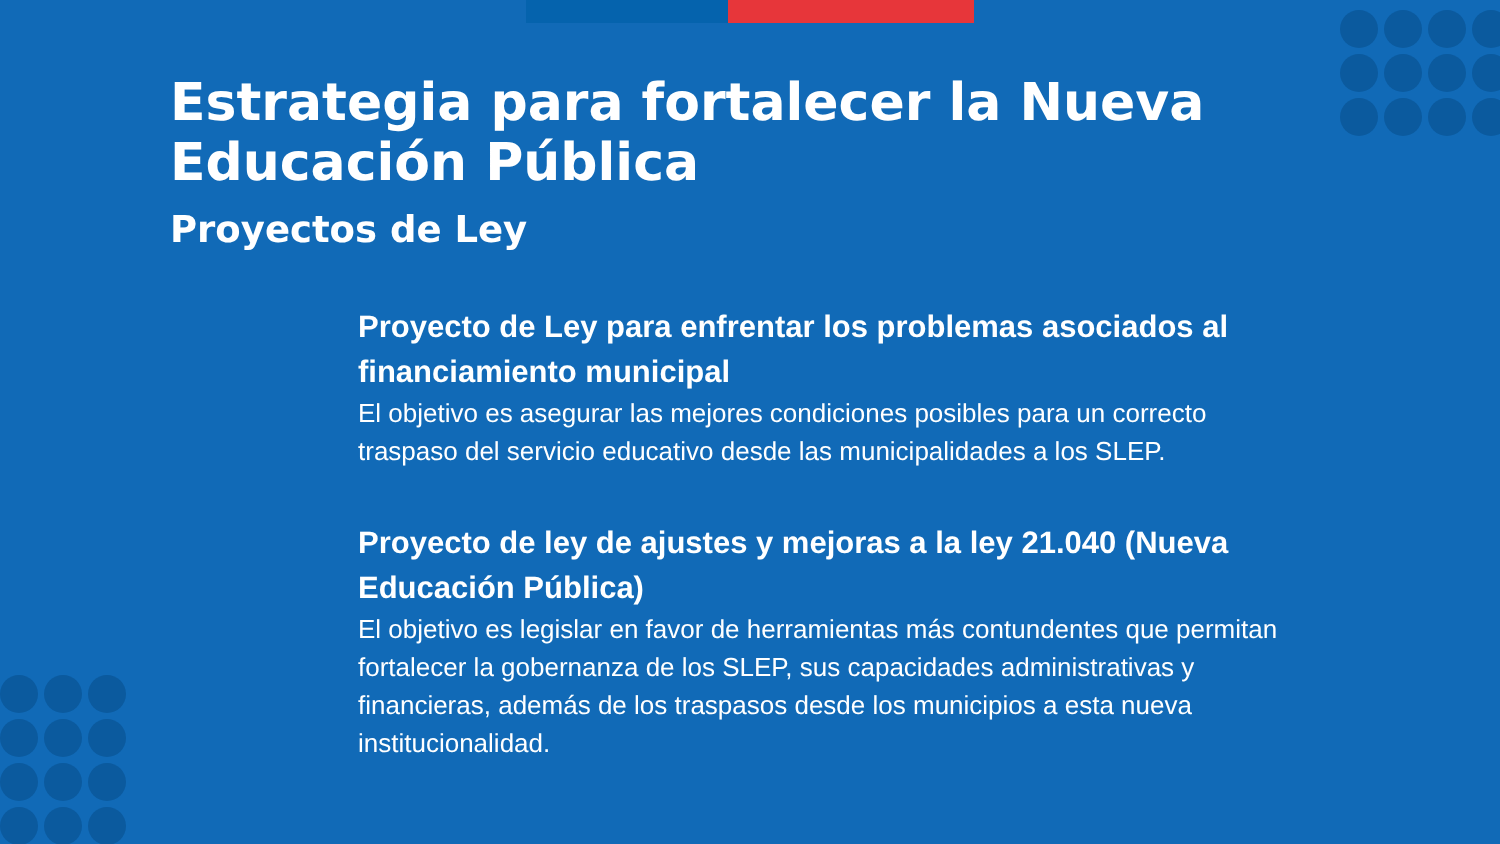Estrategia para fortalecer la Nueva Educación Pública
Proyectos de Ley
Proyecto de Ley para enfrentar los problemas asociados al financiamiento municipal
El objetivo es asegurar las mejores condiciones posibles para un correcto traspaso del servicio educativo desde las municipalidades a los SLEP.
Proyecto de ley de ajustes y mejoras a la ley 21.040 (Nueva Educación Pública)
El objetivo es legislar en favor de herramientas más contundentes que permitan fortalecer la gobernanza de los SLEP, sus capacidades administrativas y financieras, además de los traspasos desde los municipios a esta nueva institucionalidad.